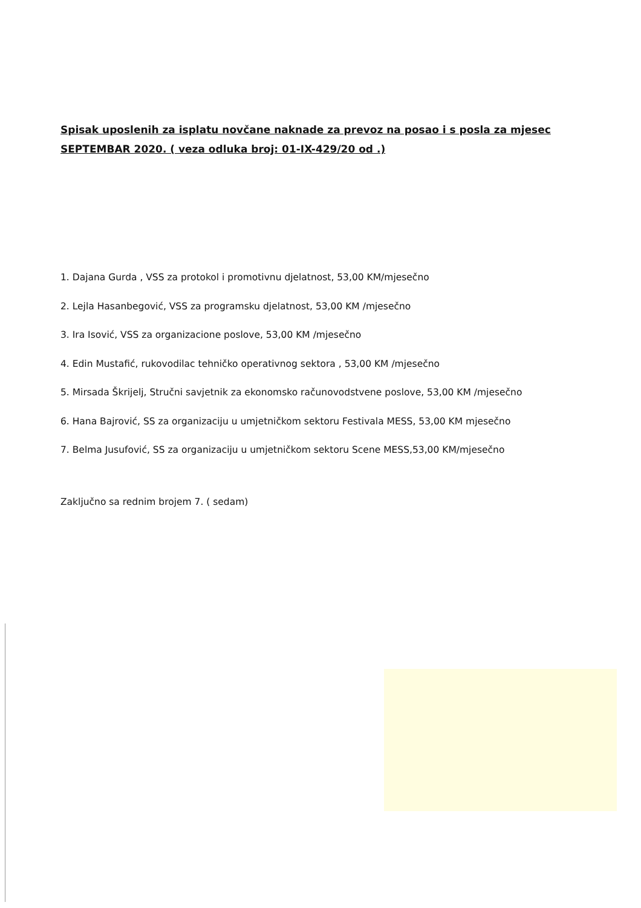Spisak uposlenih za isplatu novčane naknade za prevoz na posao i s posla za mjesec SEPTEMBAR 2020. ( veza odluka broj: 01-IX-429/20 od .)
1. Dajana Gurda , VSS za protokol i promotivnu djelatnost, 53,00 KM/mjesečno
2. Lejla Hasanbegović, VSS za programsku djelatnost, 53,00 KM /mjesečno
3. Ira Isović, VSS za organizacione poslove, 53,00 KM /mjesečno
4. Edin Mustafić, rukovodilac tehničko operativnog sektora , 53,00 KM /mjesečno
5. Mirsada Škrijelj, Stručni savjetnik za ekonomsko računovodstvene poslove, 53,00 KM /mjesečno
6. Hana Bajrović, SS za organizaciju u umjetničkom sektoru Festivala MESS, 53,00 KM mjesečno
7. Belma Jusufović, SS za organizaciju u umjetničkom sektoru Scene MESS,53,00 KM/mjesečno
Zaključno sa rednim brojem 7. ( sedam)